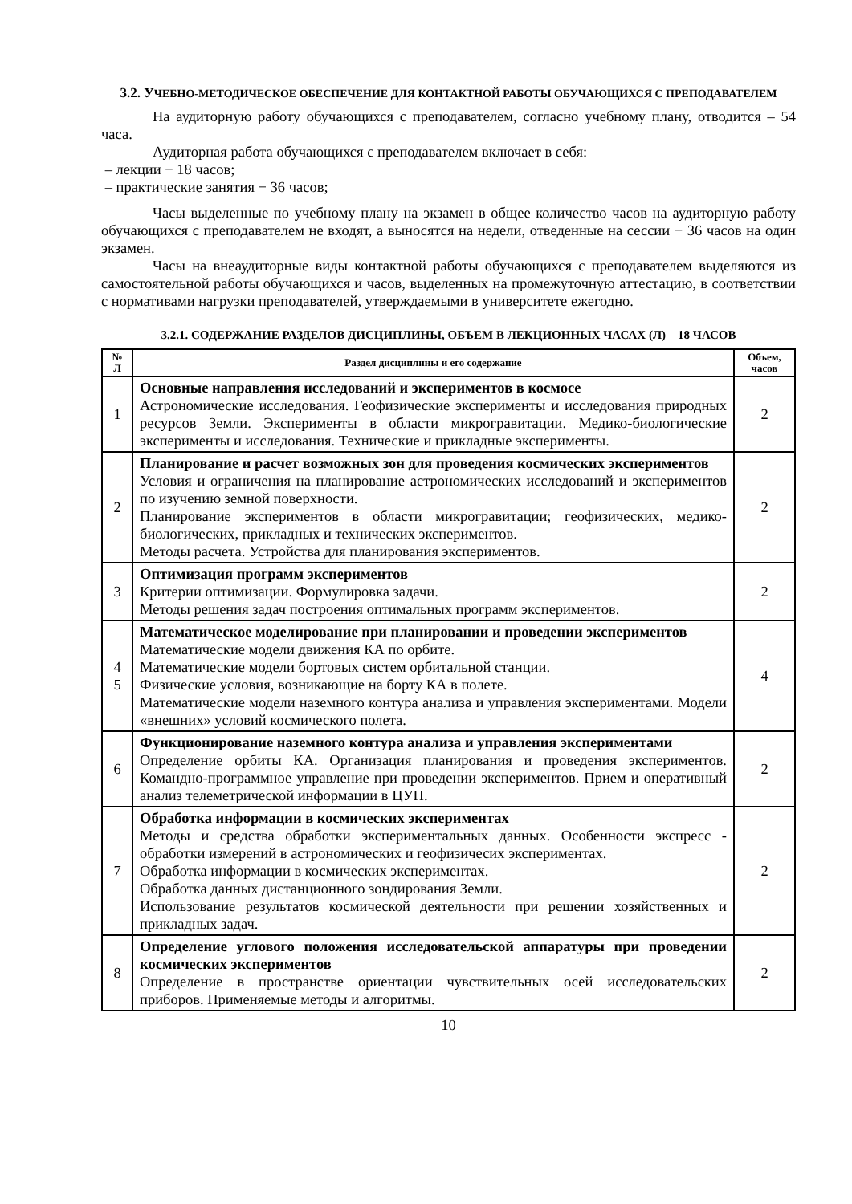3.2. УЧЕБНО-МЕТОДИЧЕСКОЕ ОБЕСПЕЧЕНИЕ ДЛЯ КОНТАКТНОЙ РАБОТЫ ОБУЧАЮЩИХСЯ С ПРЕПОДАВАТЕЛЕМ
На аудиторную работу обучающихся с преподавателем, согласно учебному плану, отводится – 54 часа.
Аудиторная работа обучающихся с преподавателем включает в себя:
– лекции − 18 часов;
– практические занятия − 36 часов;
Часы выделенные по учебному плану на экзамен в общее количество часов на аудиторную работу обучающихся с преподавателем не входят, а выносятся на недели, отведенные на сессии − 36 часов на один экзамен.
Часы на внеаудиторные виды контактной работы обучающихся с преподавателем выделяются из самостоятельной работы обучающихся и часов, выделенных на промежуточную аттестацию, в соответствии с нормативами нагрузки преподавателей, утверждаемыми в университете ежегодно.
3.2.1. СОДЕРЖАНИЕ РАЗДЕЛОВ ДИСЦИПЛИНЫ, ОБЪЕМ В ЛЕКЦИОННЫХ ЧАСАХ (Л) – 18 ЧАСОВ
| № Л | Раздел дисциплины и его содержание | Объем, часов |
| --- | --- | --- |
| 1 | Основные направления исследований и экспериментов в космосе Астрономические исследования. Геофизические эксперименты и исследования природных ресурсов Земли. Эксперименты в области микрогравитации. Медико-биологические эксперименты и исследования. Технические и прикладные эксперименты. | 2 |
| 2 | Планирование и расчет возможных зон для проведения космических экспериментов Условия и ограничения на планирование астрономических исследований и экспериментов по изучению земной поверхности. Планирование экспериментов в области микрогравитации; геофизических, медико-биологических, прикладных и технических экспериментов. Методы расчета. Устройства для планирования экспериментов. | 2 |
| 3 | Оптимизация программ экспериментов Критерии оптимизации. Формулировка задачи. Методы решения задач построения оптимальных программ экспериментов. | 2 |
| 4 5 | Математическое моделирование при планировании и проведении экспериментов Математические модели движения КА по орбите. Математические модели бортовых систем орбитальной станции. Физические условия, возникающие на борту КА в полете. Математические модели наземного контура анализа и управления экспериментами. Модели «внешних» условий космического полета. | 4 |
| 6 | Функционирование наземного контура анализа и управления экспериментами Определение орбиты КА. Организация планирования и проведения экспериментов. Командно-программное управление при проведении экспериментов. Прием и оперативный анализ телеметрической информации в ЦУП. | 2 |
| 7 | Обработка информации в космических экспериментах Методы и средства обработки экспериментальных данных. Особенности экспресс - обработки измерений в астрономических и геофизичесих экспериментах. Обработка информации в космических экспериментах. Обработка данных дистанционного зондирования Земли. Использование результатов космической деятельности при решении хозяйственных и прикладных задач. | 2 |
| 8 | Определение углового положения исследовательской аппаратуры при проведении космических экспериментов Определение в пространстве ориентации чувствительных осей исследовательских приборов. Применяемые методы и алгоритмы. | 2 |
10